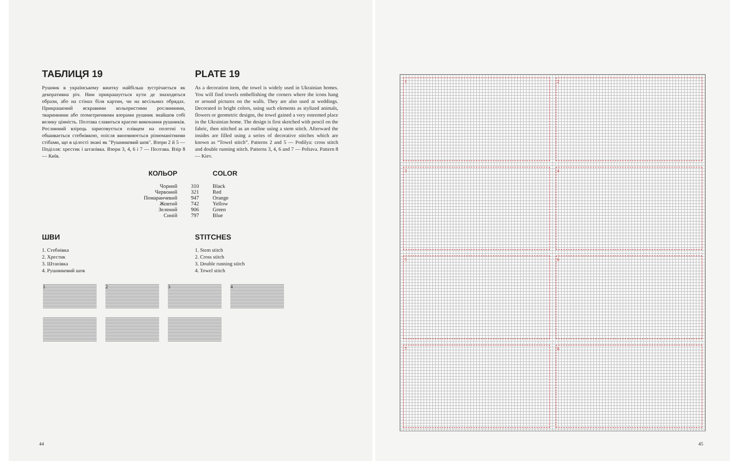ТАБЛИЦЯ 19
Рушник в українському вжитку найбільш зустрічається як декоративна річ. Ним прикрашується кути де знаходяться образи, або на стінах біля картин, чи на весільних обрядах. Прикрашений яскравими кольористими рослинними, тваринними або ґеометричними взорами рушник знайшов собі велику цінність. Полтава славиться красою виконання рушників. Рослинний взірець зарисовується олівцем на полотні та обшивається стебнівкою, опісля виповнюється різноманітними стібами, що в цілості знані як "Рушниковий шов". Взори 2 й 5 — Поділля: хрестик і штапівка. Взори 3, 4, 6 і 7 — Полтава. Взір 8 — Київ.
PLATE 19
As a decoration item, the towel is widely used in Ukrainian homes. You will find towels embellishing the corners where the icons hang or around pictures on the walls. They are also used at weddings. Decorated in bright colors, using such elements as stylized animals, flowers or geometric designs, the towel gained a very esteemed place in the Ukrainian home. The design is first sketched with pencil on the fabric, then stitched as an outline using a stem stitch. Afterward the insides are filled using a series of decorative stitches which are known as “Towel stitch”. Patterns 2 and 5 — Podilya: cross stitch and double running stitch. Patterns 3, 4, 6 and 7 — Poltava. Pattern 8 — Kiev.
| КОЛЬОР | | COLOR |
| --- | --- | --- |
| Чорний | 310 | Black |
| Червоний | 321 | Red |
| Помаранчевий | 947 | Orange |
| Жовтий | 742 | Yellow |
| Зелений | 906 | Green |
| Синій | 797 | Blue |
ШВИ
1. Стебнівка
2. Хрестик
3. Штапівка
4. Рушниковий шов
STITCHES
1. Stem stitch
2. Cross stitch
3. Double running stitch
4. Towel stitch
1
2
3
4
44
1
2
3
4
5
6
7
8
45